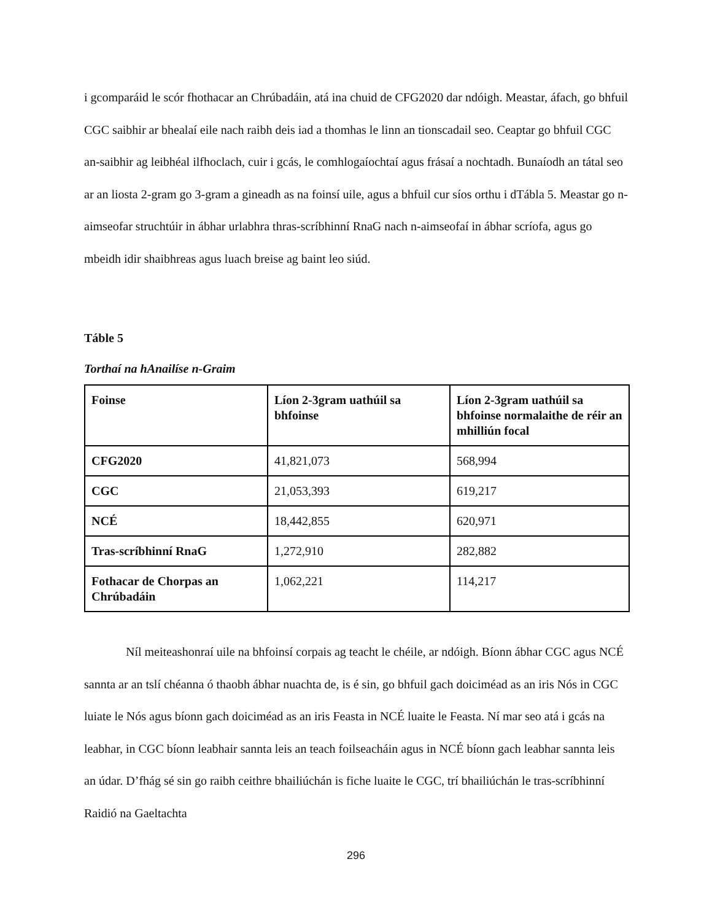i gcomparáid le scór fhothacar an Chrúbadáin, atá ina chuid de CFG2020 dar ndóigh. Meastar, áfach, go bhfuil CGC saibhir ar bhealaí eile nach raibh deis iad a thomhas le linn an tionscadail seo. Ceaptar go bhfuil CGC an-saibhir ag leibhéal ilfhoclach, cuir i gcás, le comhlogaíochtaí agus frásaí a nochtadh. Bunaíodh an tátal seo ar an liosta 2-gram go 3-gram a gineadh as na foinsí uile, agus a bhfuil cur síos orthu i dTábla 5. Meastar go n-aimseofar struchtúir in ábhar urlabhra thras-scríbhinní RnaG nach n-aimseofaí in ábhar scríofa, agus go mbeidh idir shaibhreas agus luach breise ag baint leo siúd.
Táble 5
Torthaí na hAnailíse n-Graim
| Foinse | Líon 2-3gram uathúil sa bhfoinse | Líon 2-3gram uathúil sa bhfoinse normalaithe de réir an mhilliún focal |
| --- | --- | --- |
| CFG2020 | 41,821,073 | 568,994 |
| CGC | 21,053,393 | 619,217 |
| NCÉ | 18,442,855 | 620,971 |
| Tras-scríbhinní RnaG | 1,272,910 | 282,882 |
| Fothacar de Chorpas an Chrúbadáin | 1,062,221 | 114,217 |
Níl meiteashonraí uile na bhfoinsí corpais ag teacht le chéile, ar ndóigh. Bíonn ábhar CGC agus NCÉ sannta ar an tslí chéanna ó thaobh ábhar nuachta de, is é sin, go bhfuil gach doiciméad as an iris Nós in CGC luiate le Nós agus bíonn gach doiciméad as an iris Feasta in NCÉ luaite le Feasta. Ní mar seo atá i gcás na leabhar, in CGC bíonn leabhair sannta leis an teach foilseacháin agus in NCÉ bíonn gach leabhar sannta leis an údar. D’fhág sé sin go raibh ceithre bhailiúchán is fiche luaite le CGC, trí bhailiúchán le tras-scríbhinní Raidió na Gaeltachta
296